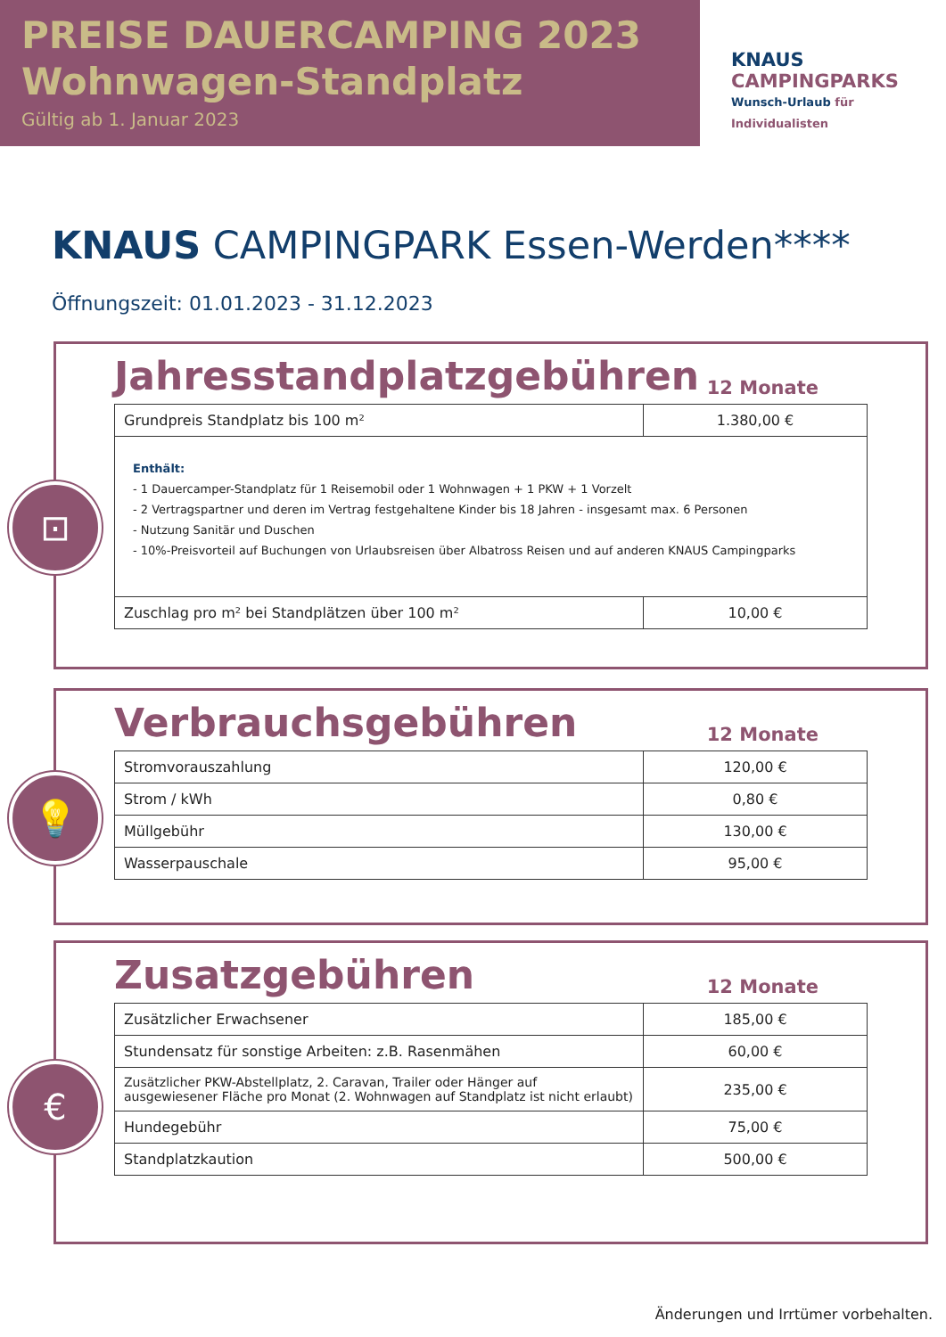PREISE DAUERCAMPING 2023
Wohnwagen-Standplatz
Gültig ab 1. Januar 2023
KNAUS
CAMPINGPARKS
Wunsch-Urlaub für Individualisten
KNAUS CAMPINGPARK Essen-Werden****
Öffnungszeit: 01.01.2023 - 31.12.2023
Jahresstandplatzgebühren 12 Monate
| Grundpreis Standplatz bis 100 m² | 1.380,00 € |
| Enthält: - 1 Dauercamper-Standplatz für 1 Reisemobil oder 1 Wohnwagen + 1 PKW + 1 Vorzelt - 2 Vertragspartner und deren im Vertrag festgehaltene Kinder bis 18 Jahren - insgesamt max. 6 Personen - Nutzung Sanitär und Duschen - 10%-Preisvorteil auf Buchungen von Urlaubsreisen über Albatross Reisen und auf anderen KNAUS Campingparks | |
| Zuschlag pro m² bei Standplätzen über 100 m² | 10,00 € |
⊡
Verbrauchsgebühren 12 Monate
| Stromvorauszahlung | 120,00 € |
| Strom / kWh | 0,80 € |
| Müllgebühr | 130,00 € |
| Wasserpauschale | 95,00 € |
💡
Zusatzgebühren 12 Monate
| Zusätzlicher Erwachsener | 185,00 € |
| Stundensatz für sonstige Arbeiten: z.B. Rasenmähen | 60,00 € |
| Zusätzlicher PKW-Abstellplatz, 2. Caravan, Trailer oder Hänger auf ausgewiesener Fläche pro Monat (2. Wohnwagen auf Standplatz ist nicht erlaubt) | 235,00 € |
| Hundegebühr | 75,00 € |
| Standplatzkaution | 500,00 € |
€
Änderungen und Irrtümer vorbehalten.